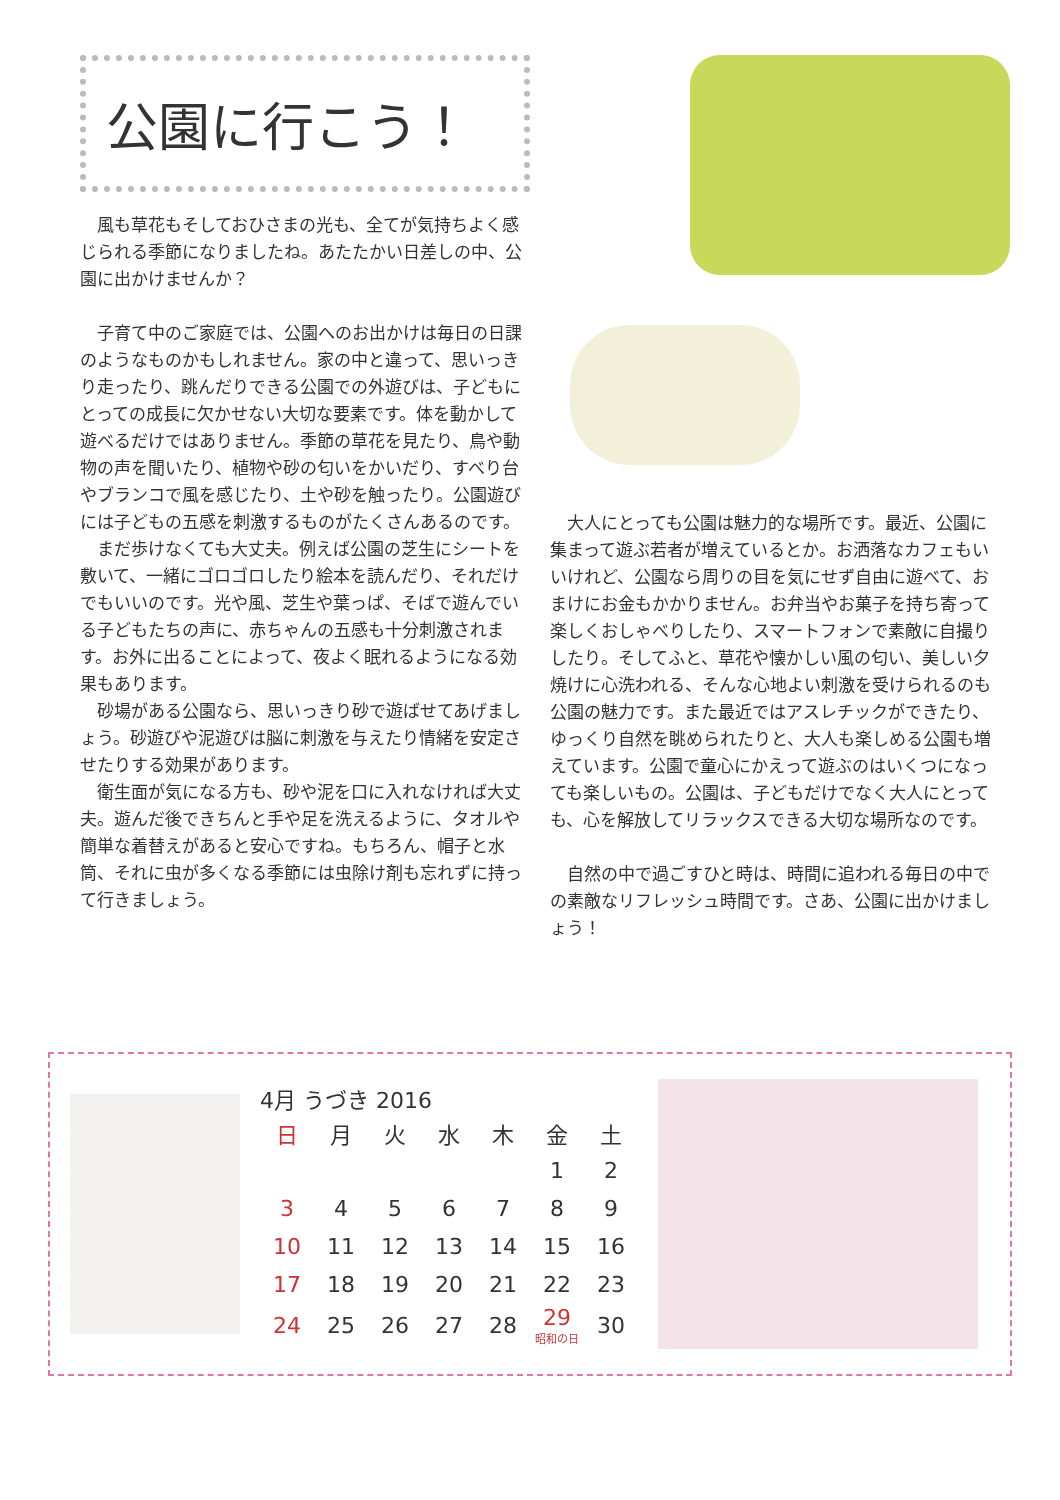公園に行こう！
　風も草花もそしておひさまの光も、全てが気持ちよく感じられる季節になりましたね。あたたかい日差しの中、公園に出かけませんか？
　子育て中のご家庭では、公園へのお出かけは毎日の日課のようなものかもしれません。家の中と違って、思いっきり走ったり、跳んだりできる公園での外遊びは、子どもにとっての成長に欠かせない大切な要素です。体を動かして遊べるだけではありません。季節の草花を見たり、鳥や動物の声を聞いたり、植物や砂の匂いをかいだり、すべり台やブランコで風を感じたり、土や砂を触ったり。公園遊びには子どもの五感を刺激するものがたくさんあるのです。
　まだ歩けなくても大丈夫。例えば公園の芝生にシートを敷いて、一緒にゴロゴロしたり絵本を読んだり、それだけでもいいのです。光や風、芝生や葉っぱ、そばで遊んでいる子どもたちの声に、赤ちゃんの五感も十分刺激されます。お外に出ることによって、夜よく眠れるようになる効果もあります。
　砂場がある公園なら、思いっきり砂で遊ばせてあげましょう。砂遊びや泥遊びは脳に刺激を与えたり情緒を安定させたりする効果があります。
　衛生面が気になる方も、砂や泥を口に入れなければ大丈夫。遊んだ後できちんと手や足を洗えるように、タオルや簡単な着替えがあると安心ですね。もちろん、帽子と水筒、それに虫が多くなる季節には虫除け剤も忘れずに持って行きましょう。
　大人にとっても公園は魅力的な場所です。最近、公園に集まって遊ぶ若者が増えているとか。お洒落なカフェもいいけれど、公園なら周りの目を気にせず自由に遊べて、おまけにお金もかかりません。お弁当やお菓子を持ち寄って楽しくおしゃべりしたり、スマートフォンで素敵に自撮りしたり。そしてふと、草花や懐かしい風の匂い、美しい夕焼けに心洗われる、そんな心地よい刺激を受けられるのも公園の魅力です。また最近ではアスレチックができたり、ゆっくり自然を眺められたりと、大人も楽しめる公園も増えています。公園で童心にかえって遊ぶのはいくつになっても楽しいもの。公園は、子どもだけでなく大人にとっても、心を解放してリラックスできる大切な場所なのです。
　自然の中で過ごすひと時は、時間に追われる毎日の中での素敵なリフレッシュ時間です。さあ、公園に出かけましょう！
4月 うづき 2016
| 日 | 月 | 火 | 水 | 木 | 金 | 土 |
| --- | --- | --- | --- | --- | --- | --- |
| | | | | | 1 | 2 |
| 3 | 4 | 5 | 6 | 7 | 8 | 9 |
| 10 | 11 | 12 | 13 | 14 | 15 | 16 |
| 17 | 18 | 19 | 20 | 21 | 22 | 23 |
| 24 | 25 | 26 | 27 | 28 | 29 昭和の日 | 30 |